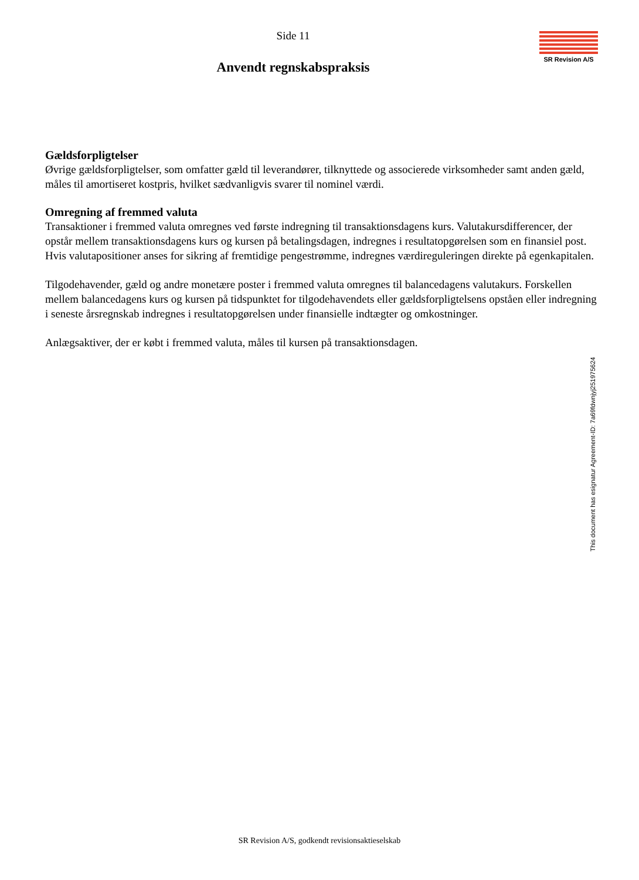SR Revision A/S
Side 11
Anvendt regnskabspraksis
Gældsforpligtelser
Øvrige gældsforpligtelser, som omfatter gæld til leverandører, tilknyttede og associerede virksomheder samt anden gæld, måles til amortiseret kostpris, hvilket sædvanligvis svarer til nominel værdi.
Omregning af fremmed valuta
Transaktioner i fremmed valuta omregnes ved første indregning til transaktionsdagens kurs. Valutakursdifferencer, der opstår mellem transaktionsdagens kurs og kursen på betalingsdagen, indregnes i resultatopgørelsen som en finansiel post. Hvis valutapositioner anses for sikring af fremtidige pengestrømme, indregnes værdireguleringen direkte på egenkapitalen.
Tilgodehavender, gæld og andre monetære poster i fremmed valuta omregnes til balancedagens valutakurs. Forskellen mellem balancedagens kurs og kursen på tidspunktet for tilgodehavendets eller gældsforpligtelsens opståen eller indregning i seneste årsregnskab indregnes i resultatopgørelsen under finansielle indtægter og omkostninger.
Anlægsaktiver, der er købt i fremmed valuta, måles til kursen på transaktionsdagen.
This document has esignatur Agreement-ID: 7a69fdwnjyj251975624
SR Revision A/S, godkendt revisionsaktieselskab